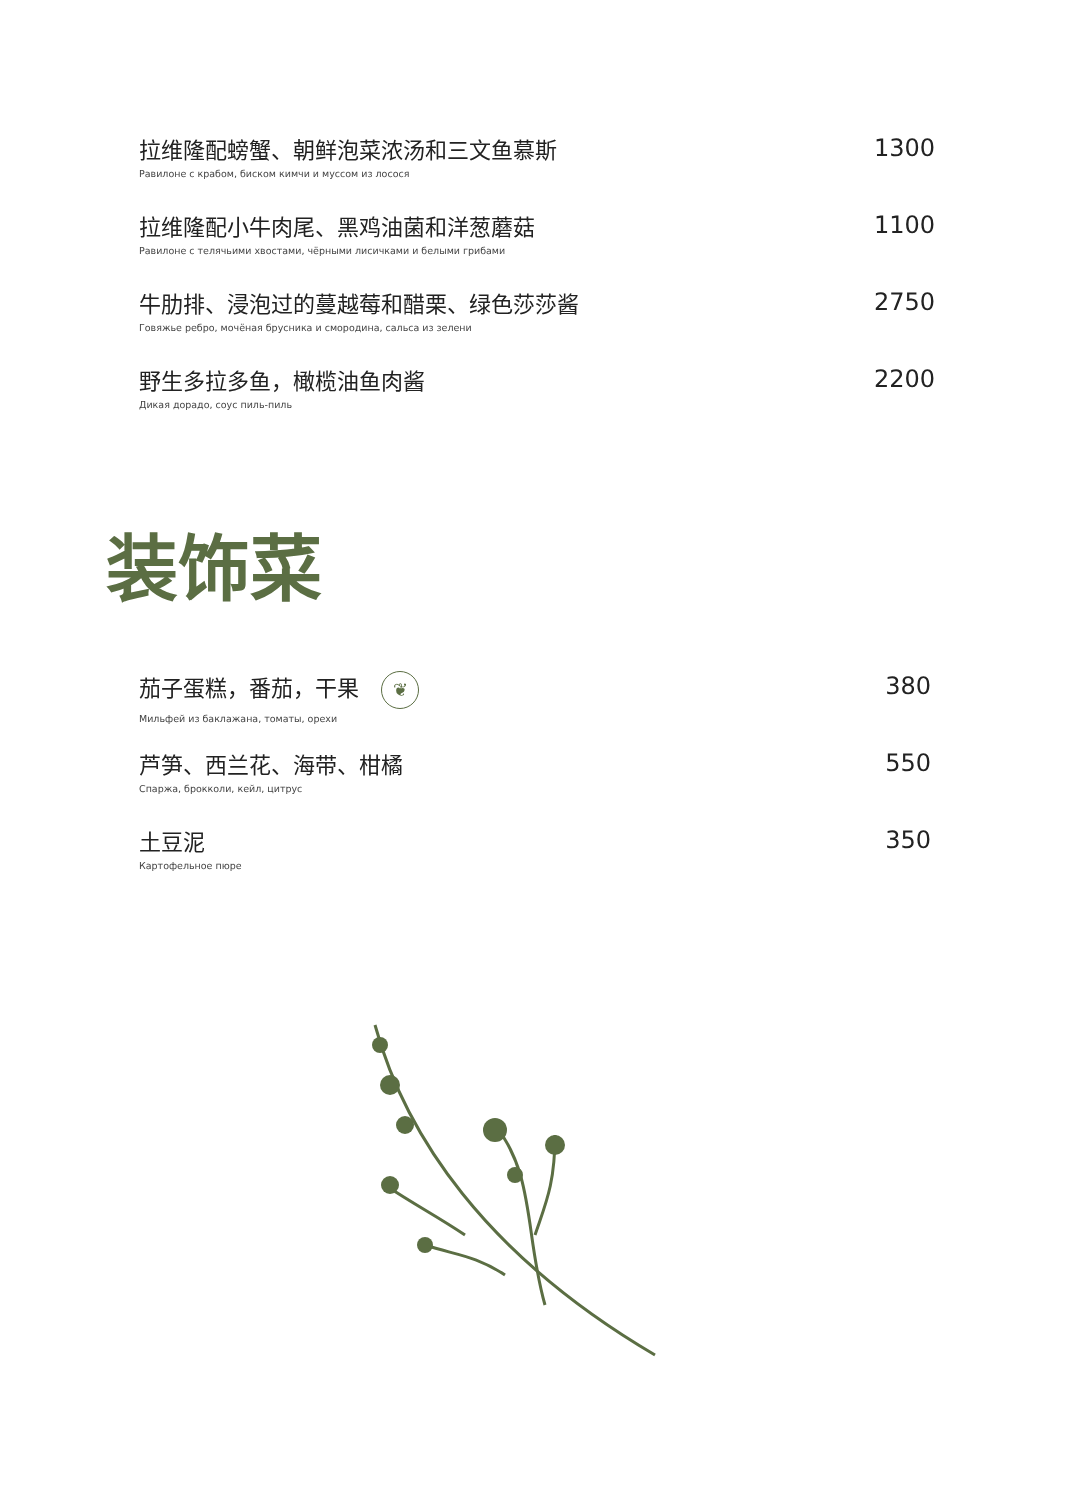拉维隆配螃蟹、朝鲜泡菜浓汤和三文鱼慕斯
Равилоне с крабом, биском кимчи и муссом из лосося
1300
拉维隆配小牛肉尾、黑鸡油菌和洋葱蘑菇
Равилоне с телячьими хвостами, чёрными лисичками и белыми грибами
1100
牛肋排、浸泡过的蔓越莓和醋栗、绿色莎莎酱
Говяжье ребро, мочёная брусника и смородина, сальса из зелени
2750
野生多拉多鱼，橄榄油鱼肉酱
Дикая дорадо, соус пиль-пиль
2200
装饰菜
茄子蛋糕，番茄，干果 ❦
Мильфей из баклажана, томаты, орехи
380
芦笋、西兰花、海带、柑橘
Спаржа, брокколи, кейл, цитрус
550
土豆泥
Картофельное пюре
350